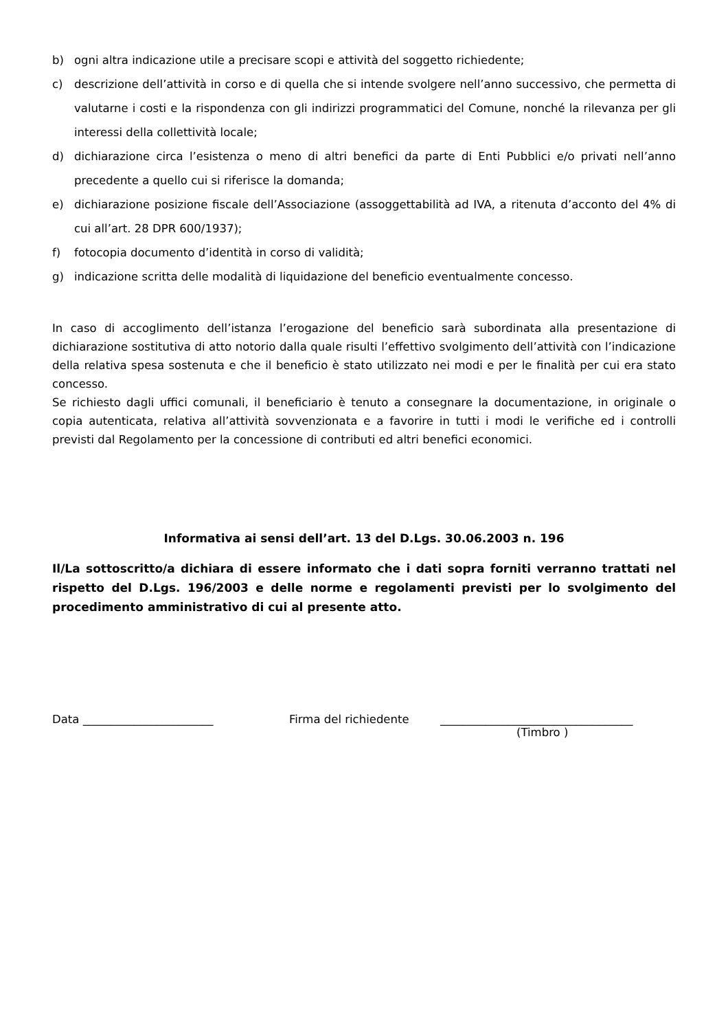b) ogni altra indicazione utile a precisare scopi e attività del soggetto richiedente;
c) descrizione dell’attività in corso e di quella che si intende svolgere nell’anno successivo, che permetta di valutarne i costi e la rispondenza con gli indirizzi programmatici del Comune, nonché la rilevanza per gli interessi della collettività locale;
d) dichiarazione circa l’esistenza o meno di altri benefici da parte di Enti Pubblici e/o privati nell’anno precedente a quello cui si riferisce la domanda;
e) dichiarazione posizione fiscale dell’Associazione (assoggettabilità ad IVA, a ritenuta d’acconto del 4% di cui all’art. 28 DPR 600/1937);
f) fotocopia documento d’identità in corso di validità;
g) indicazione scritta delle modalità di liquidazione del beneficio eventualmente concesso.
In caso di accoglimento dell’istanza l’erogazione del beneficio sarà subordinata alla presentazione di dichiarazione sostitutiva di atto notorio dalla quale risulti l’effettivo svolgimento dell’attività con l’indicazione della relativa spesa sostenuta e che il beneficio è stato utilizzato nei modi e per le finalità per cui era stato concesso.
Se richiesto dagli uffici comunali, il beneficiario è tenuto a consegnare la documentazione, in originale o copia autenticata, relativa all’attività sovvenzionata e a favorire in tutti i modi le verifiche ed i controlli previsti dal Regolamento per la concessione di contributi ed altri benefici economici.
Informativa ai sensi dell’art. 13 del D.Lgs. 30.06.2003 n. 196
Il/La sottoscritto/a dichiara di essere informato che i dati sopra forniti verranno trattati nel rispetto del D.Lgs. 196/2003 e delle norme e regolamenti previsti per lo svolgimento del procedimento amministrativo di cui al presente atto.
Data _______________________ Firma del richiedente __________________________________
(Timbro )